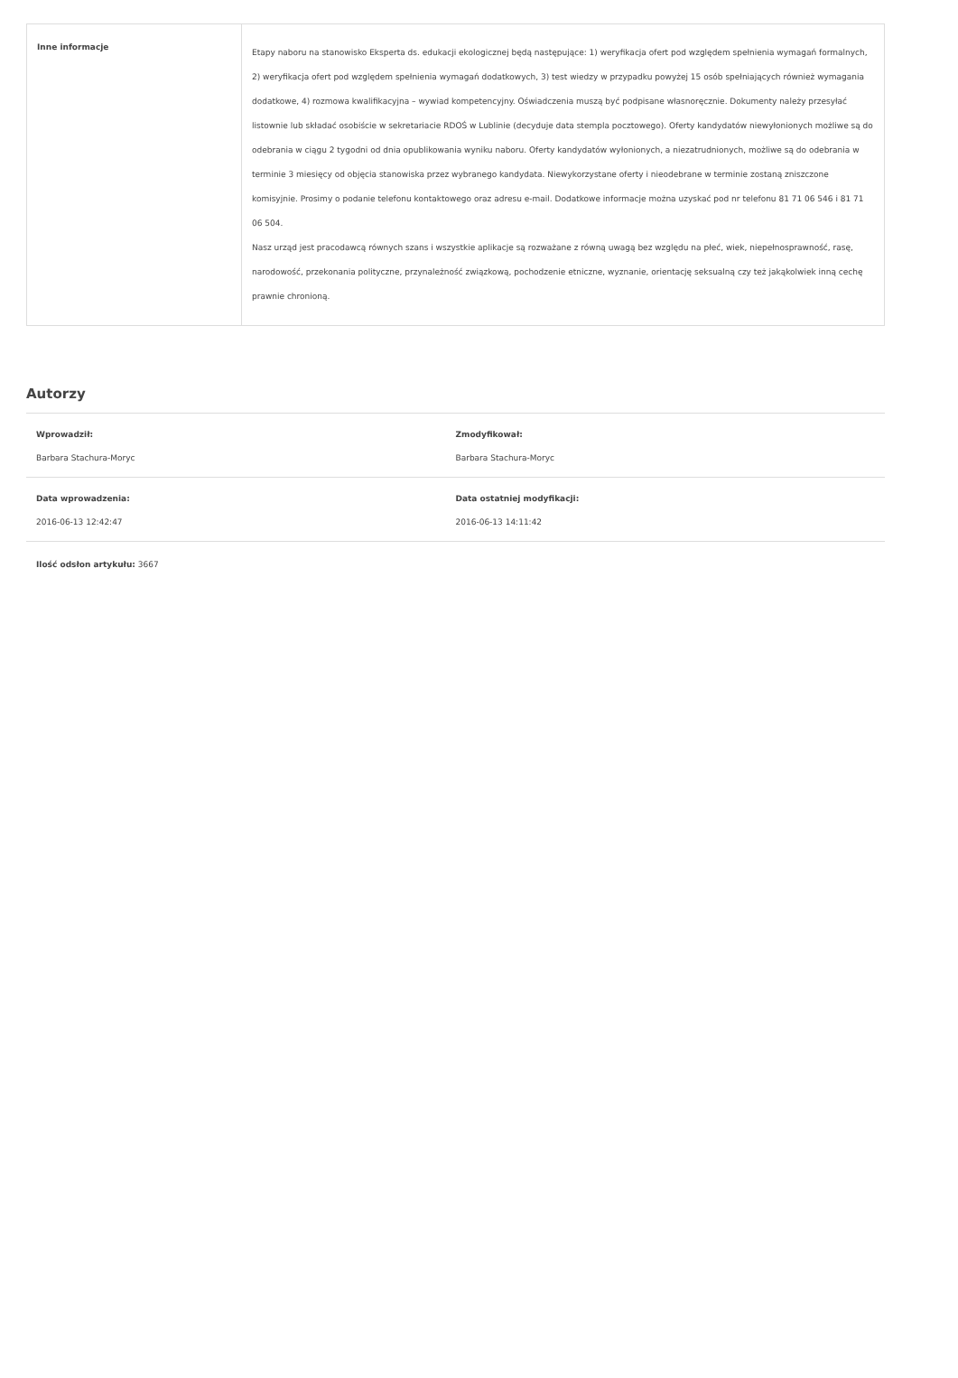| Inne informacje | Etapy naboru na stanowisko Eksperta ds. edukacji ekologicznej będą następujące: 1) weryfikacja ofert pod względem spełnienia wymagań formalnych, 2) weryfikacja ofert pod względem spełnienia wymagań dodatkowych, 3) test wiedzy w przypadku powyżej 15 osób spełniających również wymagania dodatkowe, 4) rozmowa kwalifikacyjna – wywiad kompetencyjny. Oświadczenia muszą być podpisane własnoręcznie. Dokumenty należy przesyłać listownie lub składać osobiście w sekretariacie RDOŚ w Lublinie (decyduje data stempla pocztowego). Oferty kandydatów niewyłonionych możliwe są do odebrania w ciągu 2 tygodni od dnia opublikowania wyniku naboru. Oferty kandydatów wyłonionych, a niezatrudnionych, możliwe są do odebrania w terminie 3 miesięcy od objęcia stanowiska przez wybranego kandydata. Niewykorzystane oferty i nieodebrane w terminie zostaną zniszczone komisyjnie. Prosimy o podanie telefonu kontaktowego oraz adresu e-mail. Dodatkowe informacje można uzyskać pod nr telefonu 81 71 06 546 i 81 71 06 504. Nasz urząd jest pracodawcą równych szans i wszystkie aplikacje są rozważane z równą uwagą bez względu na płeć, wiek, niepełnosprawność, rasę, narodowość, przekonania polityczne, przynależność związkową, pochodzenie etniczne, wyznanie, orientację seksualną czy też jakąkolwiek inną cechę prawnie chronioną. |
Autorzy
Wprowadził:
Barbara Stachura-Moryc
Zmodyfikował:
Barbara Stachura-Moryc
Data wprowadzenia:
2016-06-13 12:42:47
Data ostatniej modyfikacji:
2016-06-13 14:11:42
Ilość odsłon artykułu: 3667